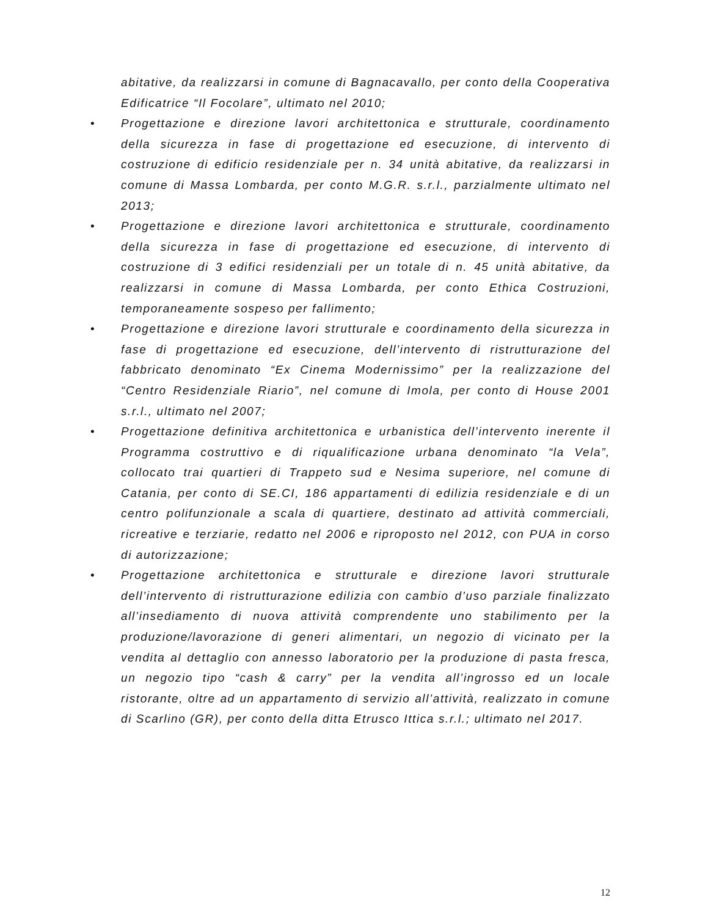abitative, da realizzarsi in comune di Bagnacavallo, per conto della Cooperativa Edificatrice “Il Focolare”, ultimato nel 2010;
• Progettazione e direzione lavori architettonica e strutturale, coordinamento della sicurezza in fase di progettazione ed esecuzione, di intervento di costruzione di edificio residenziale per n. 34 unità abitative, da realizzarsi in comune di Massa Lombarda, per conto M.G.R. s.r.l., parzialmente ultimato nel 2013;
• Progettazione e direzione lavori architettonica e strutturale, coordinamento della sicurezza in fase di progettazione ed esecuzione, di intervento di costruzione di 3 edifici residenziali per un totale di n. 45 unità abitative, da realizzarsi in comune di Massa Lombarda, per conto Ethica Costruzioni, temporaneamente sospeso per fallimento;
• Progettazione e direzione lavori strutturale e coordinamento della sicurezza in fase di progettazione ed esecuzione, dell’intervento di ristrutturazione del fabbricato denominato “Ex Cinema Modernissimo” per la realizzazione del “Centro Residenziale Riario”, nel comune di Imola, per conto di House 2001 s.r.l., ultimato nel 2007;
• Progettazione definitiva architettonica e urbanistica dell’intervento inerente il Programma costruttivo e di riqualificazione urbana denominato “la Vela”, collocato trai quartieri di Trappeto sud e Nesima superiore, nel comune di Catania, per conto di SE.CI, 186 appartamenti di edilizia residenziale e di un centro polifunzionale a scala di quartiere, destinato ad attività commerciali, ricreative e terziarie, redatto nel 2006 e riproposto nel 2012, con PUA in corso di autorizzazione;
• Progettazione architettonica e strutturale e direzione lavori strutturale dell’intervento di ristrutturazione edilizia con cambio d’uso parziale finalizzato all’insediamento di nuova attività comprendente uno stabilimento per la produzione/lavorazione di generi alimentari, un negozio di vicinato per la vendita al dettaglio con annesso laboratorio per la produzione di pasta fresca, un negozio tipo “cash & carry” per la vendita all’ingrosso ed un locale ristorante, oltre ad un appartamento di servizio all’attività, realizzato in comune di Scarlino (GR), per conto della ditta Etrusco Ittica s.r.l.; ultimato nel 2017.
12